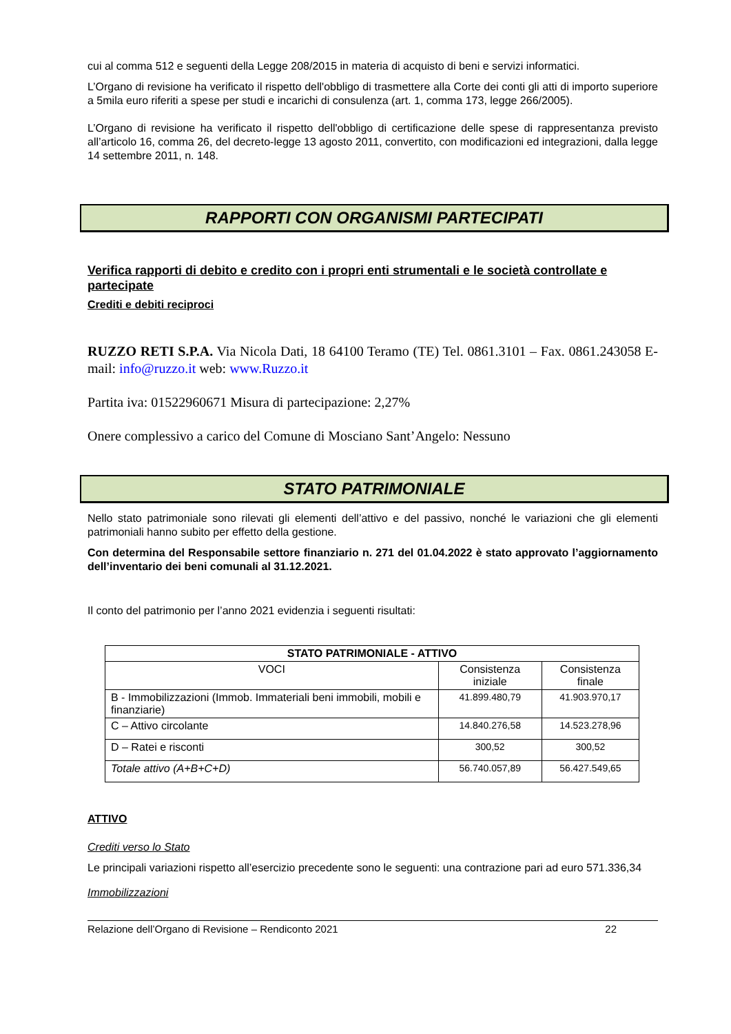cui al comma 512 e seguenti della Legge 208/2015 in materia di acquisto di beni e servizi informatici.
L’Organo di revisione ha verificato il rispetto dell'obbligo di trasmettere alla Corte dei conti gli atti di importo superiore a 5mila euro riferiti a spese per studi e incarichi di consulenza (art. 1, comma 173, legge 266/2005).
L’Organo di revisione ha verificato il rispetto dell'obbligo di certificazione delle spese di rappresentanza previsto all’articolo 16, comma 26, del decreto-legge 13 agosto 2011, convertito, con modificazioni ed integrazioni, dalla legge 14 settembre 2011, n. 148.
RAPPORTI CON ORGANISMI PARTECIPATI
Verifica rapporti di debito e credito con i propri enti strumentali e le società controllate e partecipate
Crediti e debiti reciproci
RUZZO RETI S.P.A. Via Nicola Dati, 18 64100 Teramo (TE) Tel. 0861.3101 – Fax. 0861.243058 E-mail: info@ruzzo.it web: www.Ruzzo.it
Partita iva: 01522960671 Misura di partecipazione: 2,27%
Onere complessivo a carico del Comune di Mosciano Sant’Angelo: Nessuno
STATO PATRIMONIALE
Nello stato patrimoniale sono rilevati gli elementi dell’attivo e del passivo, nonché le variazioni che gli elementi patrimoniali hanno subito per effetto della gestione.
Con determina del Responsabile settore finanziario n. 271 del 01.04.2022 è stato approvato l’aggiornamento dell’inventario dei beni comunali al 31.12.2021.
Il conto del patrimonio per l’anno 2021 evidenzia i seguenti risultati:
| STATO PATRIMONIALE - ATTIVO | | |
| --- | --- | --- |
| VOCI | Consistenza iniziale | Consistenza finale |
| B - Immobilizzazioni (Immob. Immateriali beni immobili, mobili e finanziarie) | 41.899.480,79 | 41.903.970,17 |
| C – Attivo circolante | 14.840.276,58 | 14.523.278,96 |
| D – Ratei e risconti | 300,52 | 300,52 |
| Totale attivo (A+B+C+D) | 56.740.057,89 | 56.427.549,65 |
ATTIVO
Crediti verso lo Stato
Le principali variazioni rispetto all’esercizio precedente sono le seguenti: una contrazione pari ad euro 571.336,34
Immobilizzazioni
Relazione dell’Organo di Revisione – Rendiconto 2021 22